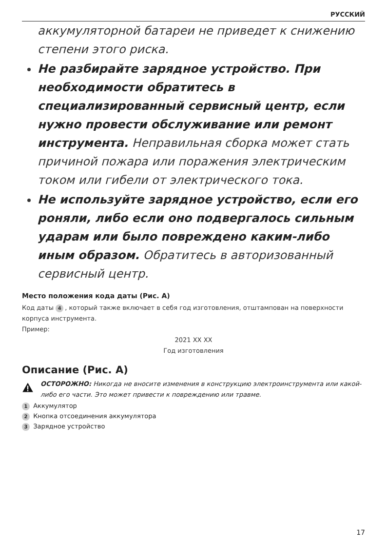РУССКИЙ
аккумуляторной батареи не приведет к снижению степени этого риска.
Не разбирайте зарядное устройство. При необходимости обратитесь в специализированный сервисный центр, если нужно провести обслуживание или ремонт инструмента. Неправильная сборка может стать причиной пожара или поражения электрическим током или гибели от электрического тока.
Не используйте зарядное устройство, если его роняли, либо если оно подвергалось сильным ударам или было повреждено каким-либо иным образом. Обратитесь в авторизованный сервисный центр.
Место положения кода даты (Рис. A)
Код даты 4, который также включает в себя год изготовления, отштампован на поверхности корпуса инструмента.
Пример:
2021 XX XX
Год изготовления
Описание (Рис. A)
ОСТОРОЖНО: Никогда не вносите изменения в конструкцию электроинструмента или какой-либо его части. Это может привести к повреждению или травме.
1 Аккумулятор
2 Кнопка отсоединения аккумулятора
3 Зарядное устройство
17